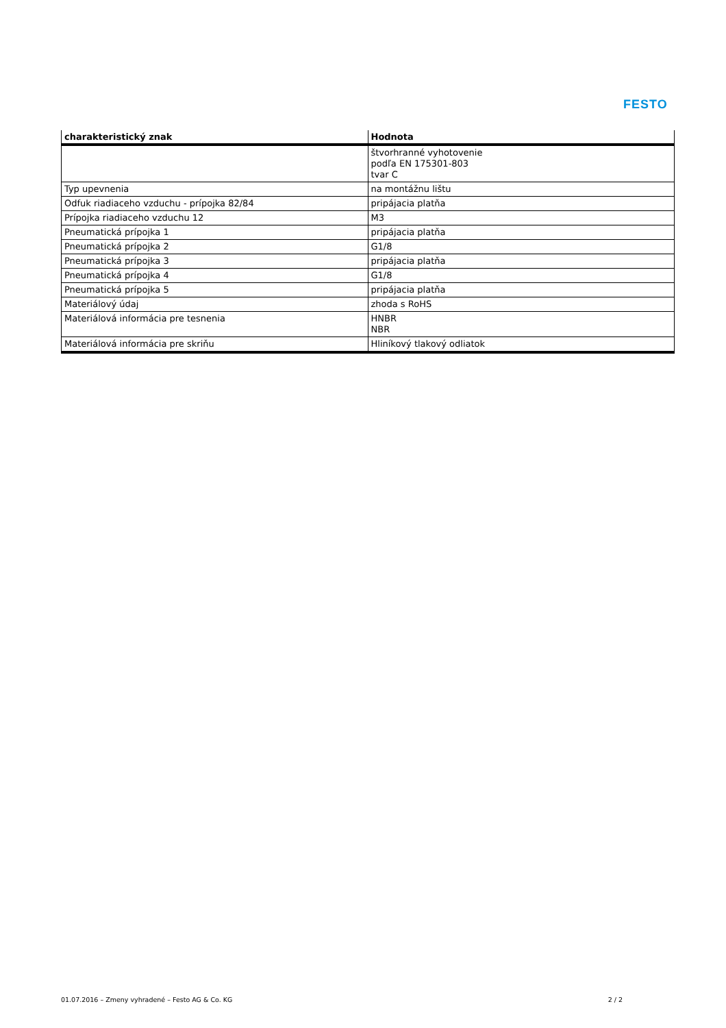FESTO
| charakteristický znak | Hodnota |
| --- | --- |
| | štvorhranné vyhotovenie podľa EN 175301-803 tvar C |
| Typ upevnenia | na montážnu lištu |
| Odfuk riadiaceho vzduchu - prípojka 82/84 | pripájacia platňa |
| Prípojka riadiaceho vzduchu 12 | M3 |
| Pneumatická prípojka 1 | pripájacia platňa |
| Pneumatická prípojka 2 | G1/8 |
| Pneumatická prípojka 3 | pripájacia platňa |
| Pneumatická prípojka 4 | G1/8 |
| Pneumatická prípojka 5 | pripájacia platňa |
| Materiálový údaj | zhoda s RoHS |
| Materiálová informácia pre tesnenia | HNBR NBR |
| Materiálová informácia pre skriňu | Hliníkový tlakový odliatok |
01.07.2016 – Zmeny vyhradené – Festo AG & Co. KG 2 / 2